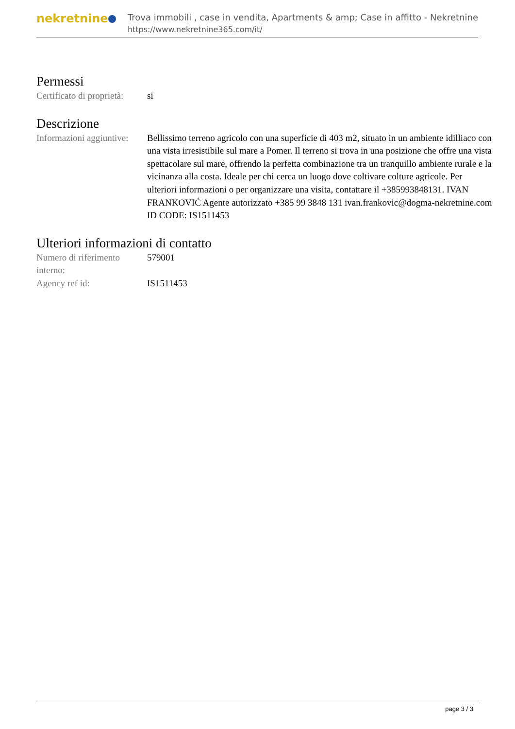nekretnine
Trova immobili , case in vendita, Apartments & amp; Case in affitto - Nekretnine
https://www.nekretnine365.com/it/
Permessi
| Certificato di proprietà: | si |
Descrizione
| Informazioni aggiuntive: | Bellissimo terreno agricolo con una superficie di 403 m2, situato in un ambiente idilliaco con una vista irresistibile sul mare a Pomer. Il terreno si trova in una posizione che offre una vista spettacolare sul mare, offrendo la perfetta combinazione tra un tranquillo ambiente rurale e la vicinanza alla costa. Ideale per chi cerca un luogo dove coltivare colture agricole. Per ulteriori informazioni o per organizzare una visita, contattare il +385993848131. IVAN FRANKOVIĆ Agente autorizzato +385 99 3848 131 ivan.frankovic@dogma-nekretnine.com ID CODE: IS1511453 |
Ulteriori informazioni di contatto
| Numero di riferimento interno: | 579001 |
| Agency ref id: | IS1511453 |
page 3 / 3